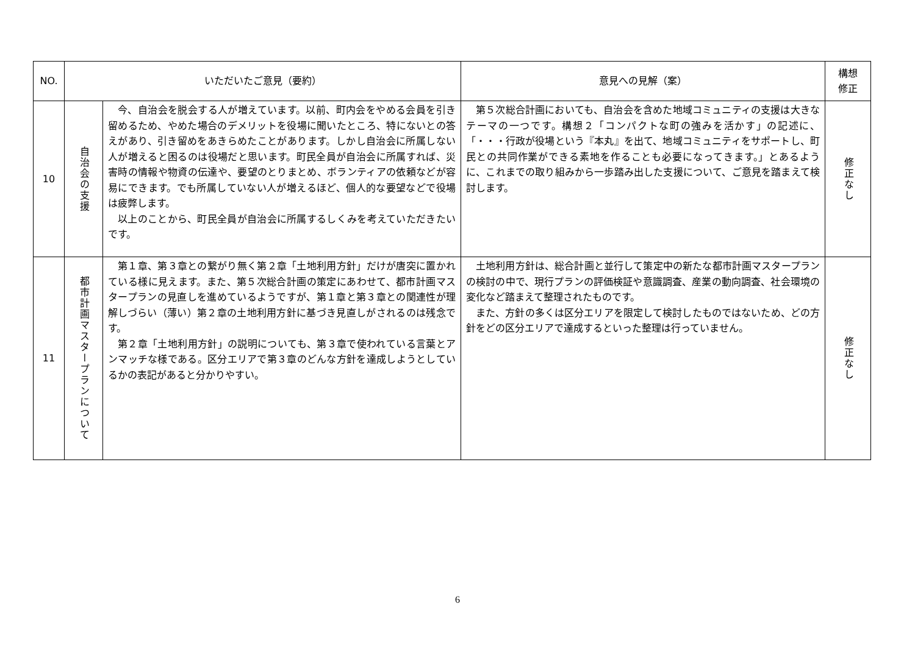| NO. | いただいたご意見（要約） | | 意見への見解（案） | 構想 修正 |
| --- | --- | --- | --- | --- |
| 10 | 自治会の支援 | 今、自治会を脱会する人が増えています。以前、町内会をやめる会員を引き留めるため、やめた場合のデメリットを役場に聞いたところ、特にないとの答えがあり、引き留めをあきらめたことがあります。しかし自治会に所属しない人が増えると困るのは役場だと思います。町民全員が自治会に所属すれば、災害時の情報や物資の伝達や、要望のとりまとめ、ボランティアの依頼などが容易にできます。でも所属していない人が増えるほど、個人的な要望などで役場は疲弊します。 以上のことから、町民全員が自治会に所属するしくみを考えていただきたいです。 | 第５次総合計画においても、自治会を含めた地域コミュニティの支援は大きなテーマの一つです。構想２「コンパクトな町の強みを活かす」の記述に、「・・・行政が役場という『本丸』を出て、地域コミュニティをサポートし、町民との共同作業ができる素地を作ることも必要になってきます。」とあるように、これまでの取り組みから一歩踏み出した支援について、ご意見を踏まえて検討します。 | 修正なし |
| 11 | 都市計画マスタープランについて | 第１章、第３章との繋がり無く第２章「土地利用方針」だけが唐突に置かれている様に見えます。また、第５次総合計画の策定にあわせて、都市計画マスタープランの見直しを進めているようですが、第１章と第３章との関連性が理解しづらい（薄い）第２章の土地利用方針に基づき見直しがされるのは残念です。 第２章「土地利用方針」の説明についても、第３章で使われている言葉とアンマッチな様である。区分エリアで第３章のどんな方針を達成しようとしているかの表記があると分かりやすい。 | 土地利用方針は、総合計画と並行して策定中の新たな都市計画マスタープランの検討の中で、現行プランの評価検証や意識調査、産業の動向調査、社会環境の変化など踏まえて整理されたものです。 また、方針の多くは区分エリアを限定して検討したものではないため、どの方針をどの区分エリアで達成するといった整理は行っていません。 | 修正なし |
6